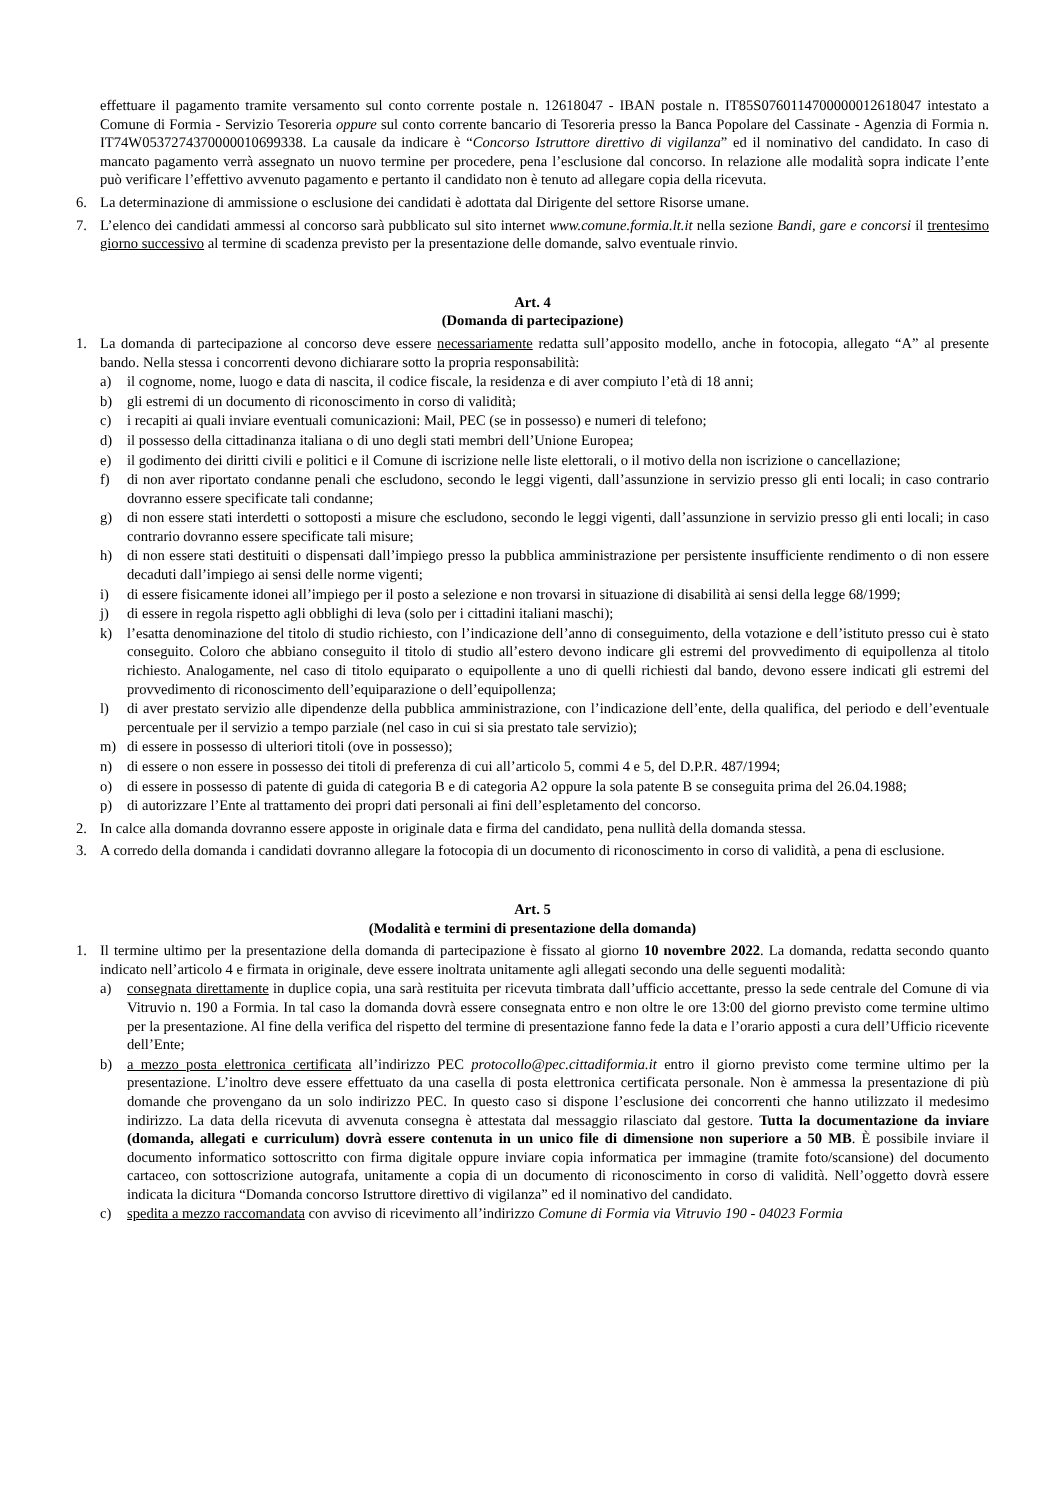effettuare il pagamento tramite versamento sul conto corrente postale n. 12618047 - IBAN postale n. IT85S0760114700000012618047 intestato a Comune di Formia - Servizio Tesoreria oppure sul conto corrente bancario di Tesoreria presso la Banca Popolare del Cassinate - Agenzia di Formia n. IT74W0537274370000010699338. La causale da indicare è “Concorso Istruttore direttivo di vigilanza” ed il nominativo del candidato. In caso di mancato pagamento verrà assegnato un nuovo termine per procedere, pena l’esclusione dal concorso. In relazione alle modalità sopra indicate l’ente può verificare l’effettivo avvenuto pagamento e pertanto il candidato non è tenuto ad allegare copia della ricevuta.
6. La determinazione di ammissione o esclusione dei candidati è adottata dal Dirigente del settore Risorse umane.
7. L’elenco dei candidati ammessi al concorso sarà pubblicato sul sito internet www.comune.formia.lt.it nella sezione Bandi, gare e concorsi il trentesimo giorno successivo al termine di scadenza previsto per la presentazione delle domande, salvo eventuale rinvio.
Art. 4
(Domanda di partecipazione)
1. La domanda di partecipazione al concorso deve essere necessariamente redatta sull’apposito modello, anche in fotocopia, allegato “A” al presente bando. Nella stessa i concorrenti devono dichiarare sotto la propria responsabilità:
a) il cognome, nome, luogo e data di nascita, il codice fiscale, la residenza e di aver compiuto l’età di 18 anni;
b) gli estremi di un documento di riconoscimento in corso di validità;
c) i recapiti ai quali inviare eventuali comunicazioni: Mail, PEC (se in possesso) e numeri di telefono;
d) il possesso della cittadinanza italiana o di uno degli stati membri dell’Unione Europea;
e) il godimento dei diritti civili e politici e il Comune di iscrizione nelle liste elettorali, o il motivo della non iscrizione o cancellazione;
f) di non aver riportato condanne penali che escludono, secondo le leggi vigenti, dall’assunzione in servizio presso gli enti locali; in caso contrario dovranno essere specificate tali condanne;
g) di non essere stati interdetti o sottoposti a misure che escludono, secondo le leggi vigenti, dall’assunzione in servizio presso gli enti locali; in caso contrario dovranno essere specificate tali misure;
h) di non essere stati destituiti o dispensati dall’impiego presso la pubblica amministrazione per persistente insufficiente rendimento o di non essere decaduti dall’impiego ai sensi delle norme vigenti;
i) di essere fisicamente idonei all’impiego per il posto a selezione e non trovarsi in situazione di disabilità ai sensi della legge 68/1999;
j) di essere in regola rispetto agli obblighi di leva (solo per i cittadini italiani maschi);
k) l’esatta denominazione del titolo di studio richiesto, con l’indicazione dell’anno di conseguimento, della votazione e dell’istituto presso cui è stato conseguito. Coloro che abbiano conseguito il titolo di studio all’estero devono indicare gli estremi del provvedimento di equipollenza al titolo richiesto. Analogamente, nel caso di titolo equiparato o equipollente a uno di quelli richiesti dal bando, devono essere indicati gli estremi del provvedimento di riconoscimento dell’equiparazione o dell’equipollenza;
l) di aver prestato servizio alle dipendenze della pubblica amministrazione, con l’indicazione dell’ente, della qualifica, del periodo e dell’eventuale percentuale per il servizio a tempo parziale (nel caso in cui si sia prestato tale servizio);
m) di essere in possesso di ulteriori titoli (ove in possesso);
n) di essere o non essere in possesso dei titoli di preferenza di cui all’articolo 5, commi 4 e 5, del D.P.R. 487/1994;
o) di essere in possesso di patente di guida di categoria B e di categoria A2 oppure la sola patente B se conseguita prima del 26.04.1988;
p) di autorizzare l’Ente al trattamento dei propri dati personali ai fini dell’espletamento del concorso.
2. In calce alla domanda dovranno essere apposte in originale data e firma del candidato, pena nullità della domanda stessa.
3. A corredo della domanda i candidati dovranno allegare la fotocopia di un documento di riconoscimento in corso di validità, a pena di esclusione.
Art. 5
(Modalità e termini di presentazione della domanda)
1. Il termine ultimo per la presentazione della domanda di partecipazione è fissato al giorno 10 novembre 2022. La domanda, redatta secondo quanto indicato nell’articolo 4 e firmata in originale, deve essere inoltrata unitamente agli allegati secondo una delle seguenti modalità:
a) consegnata direttamente in duplice copia, una sarà restituita per ricevuta timbrata dall’ufficio accettante, presso la sede centrale del Comune di via Vitruvio n. 190 a Formia. In tal caso la domanda dovrà essere consegnata entro e non oltre le ore 13:00 del giorno previsto come termine ultimo per la presentazione. Al fine della verifica del rispetto del termine di presentazione fanno fede la data e l’orario apposti a cura dell’Ufficio ricevente dell’Ente;
b) a mezzo posta elettronica certificata all’indirizzo PEC protocollo@pec.cittadiformia.it entro il giorno previsto come termine ultimo per la presentazione. L’inoltro deve essere effettuato da una casella di posta elettronica certificata personale. Non è ammessa la presentazione di più domande che provengano da un solo indirizzo PEC. In questo caso si dispone l’esclusione dei concorrenti che hanno utilizzato il medesimo indirizzo. La data della ricevuta di avvenuta consegna è attestata dal messaggio rilasciato dal gestore. Tutta la documentazione da inviare (domanda, allegati e curriculum) dovrà essere contenuta in un unico file di dimensione non superiore a 50 MB. È possibile inviare il documento informatico sottoscritto con firma digitale oppure inviare copia informatica per immagine (tramite foto/scansione) del documento cartaceo, con sottoscrizione autografa, unitamente a copia di un documento di riconoscimento in corso di validità. Nell’oggetto dovrà essere indicata la dicitura “Domanda concorso Istruttore direttivo di vigilanza” ed il nominativo del candidato.
c) spedita a mezzo raccomandata con avviso di ricevimento all’indirizzo Comune di Formia via Vitruvio 190 - 04023 Formia